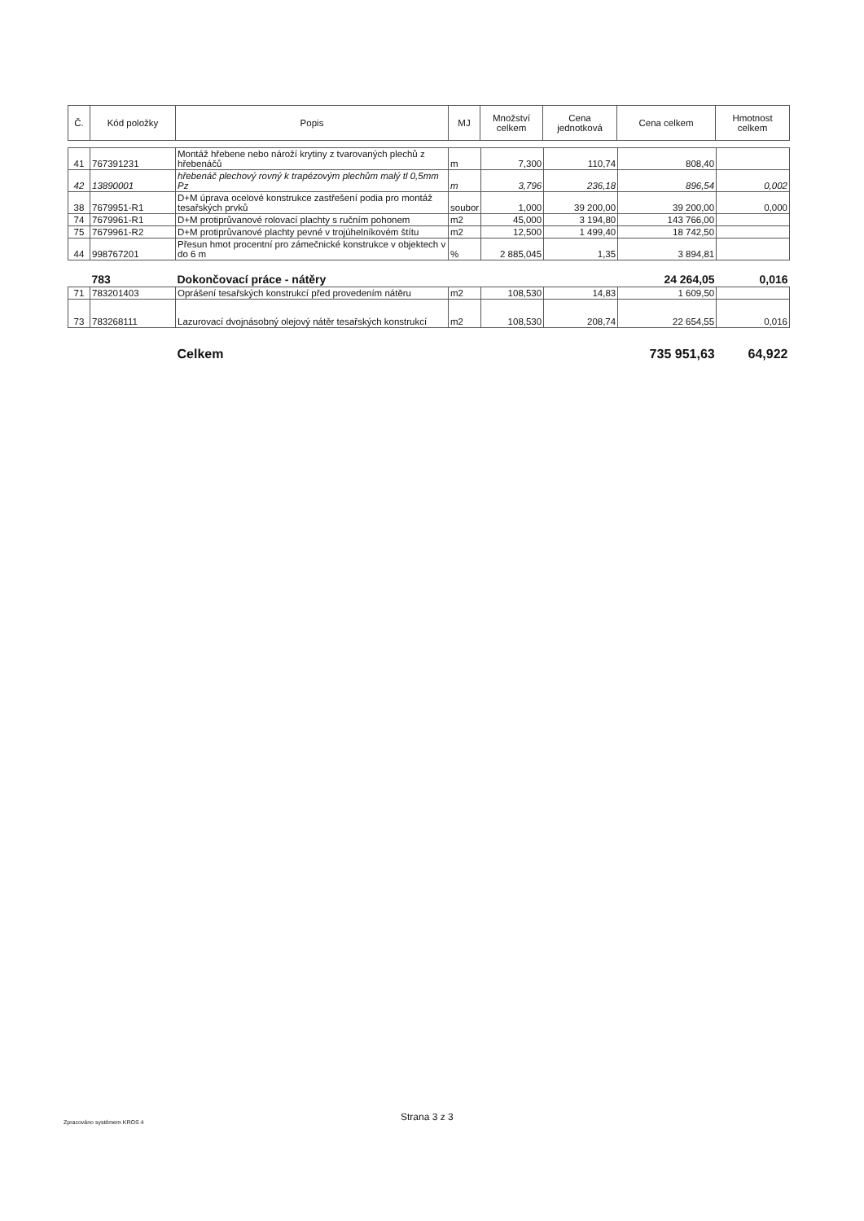| Č. | Kód položky | Popis | MJ | Množství celkem | Cena jednotková | Cena celkem | Hmotnost celkem |
| --- | --- | --- | --- | --- | --- | --- | --- |
| 41 | 767391231 | Montáž hřebene nebo nároží krytiny z tvarovaných plechů z hřebenáčů | m | 7,300 | 110,74 | 808,40 | |
| 42 | 13890001 | hřebenáč plechový rovný k trapézovým plechům malý tl 0,5mm Pz | m | 3,796 | 236,18 | 896,54 | 0,002 |
| 38 | 7679951-R1 | D+M úprava ocelové konstrukce zastřešení podia pro montáž tesařských prvků | soubor | 1,000 | 39 200,00 | 39 200,00 | 0,000 |
| 74 | 7679961-R1 | D+M protiprůvanové rolovací plachty s ručním pohonem | m2 | 45,000 | 3 194,80 | 143 766,00 | |
| 75 | 7679961-R2 | D+M protiprůvanové plachty pevné v trojúhelníkovém štítu | m2 | 12,500 | 1 499,40 | 18 742,50 | |
| 44 | 998767201 | Přesun hmot procentní pro zámečnické konstrukce v objektech v do 6 m | % | 2 885,045 | 1,35 | 3 894,81 | |
| | 783 | Dokončovací práce - nátěry | | | | 24 264,05 | 0,016 |
| 71 | 783201403 | Oprášení tesařských konstrukcí před provedením nátěru | m2 | 108,530 | 14,83 | 1 609,50 | |
| 73 | 783268111 | Lazurovací dvojnásobný olejový nátěr tesařských konstrukcí | m2 | 108,530 | 208,74 | 22 654,55 | 0,016 |
| | | Celkem | | | | 735 951,63 | 64,922 |
Strana 3 z 3
Zpracováno systémem KROS 4